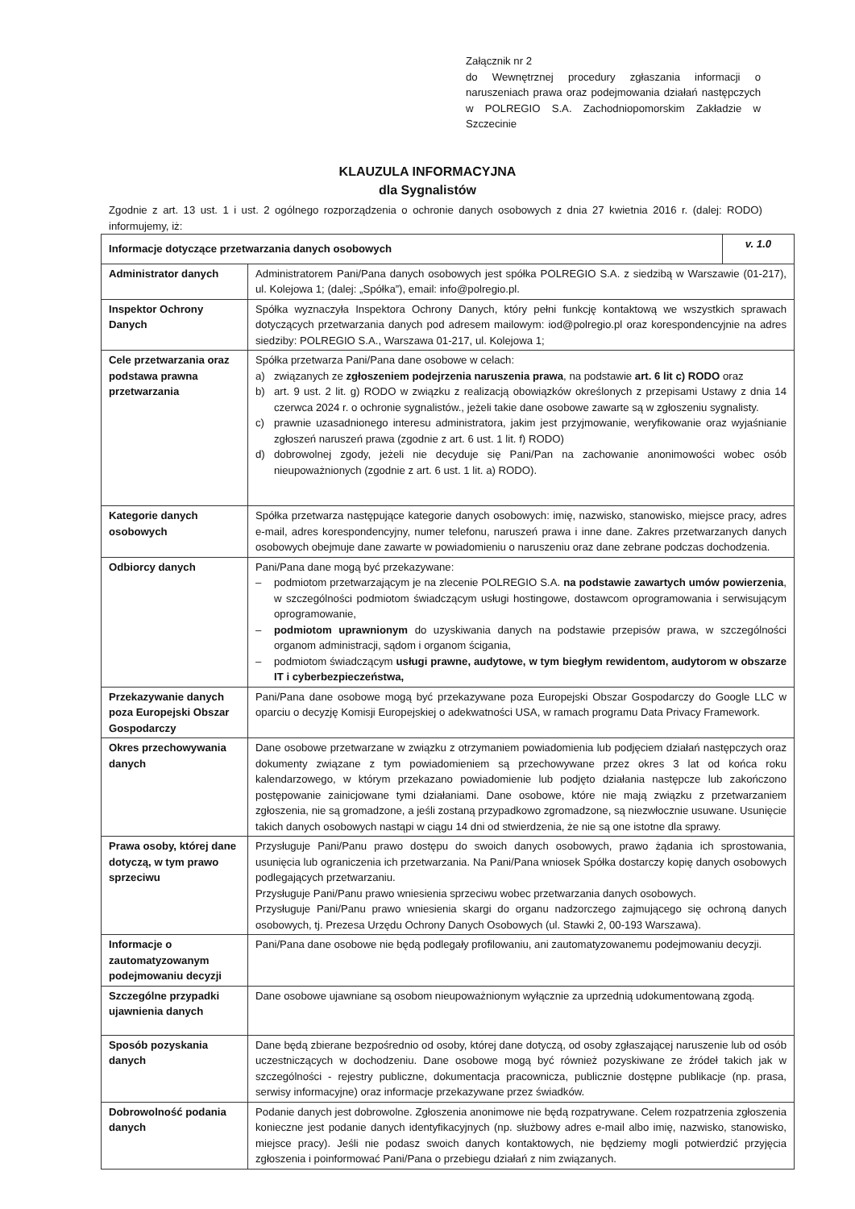Załącznik nr 2
do Wewnętrznej procedury zgłaszania informacji o naruszeniach prawa oraz podejmowania działań następczych w POLREGIO S.A. Zachodniopomorskim Zakładzie w Szczecinie
KLAUZULA INFORMACYJNA
dla Sygnalistów
Zgodnie z art. 13 ust. 1 i ust. 2 ogólnego rozporządzenia o ochronie danych osobowych z dnia 27 kwietnia 2016 r. (dalej: RODO) informujemy, iż:
| Informacje dotyczące przetwarzania danych osobowych | | v. 1.0 |
| Administrator danych | Administratorem Pani/Pana danych osobowych jest spółka POLREGIO S.A. z siedzibą w Warszawie (01-217), ul. Kolejowa 1; (dalej: „Spółka”), email: info@polregio.pl . | |
| Inspektor Ochrony Danych | Spółka wyznaczyła Inspektora Ochrony Danych, który pełni funkcję kontaktową we wszystkich sprawach dotyczących przetwarzania danych pod adresem mailowym: iod@polregio.pl oraz korespondencyjnie na adres siedziby: POLREGIO S.A., Warszawa 01-217, ul. Kolejowa 1; | |
| Cele przetwarzania oraz podstawa prawna przetwarzania | Spółka przetwarza Pani/Pana dane osobowe w celach: a) związanych ze zgłoszeniem podejrzenia naruszenia prawa , na podstawie art. 6 lit c) RODO oraz b) art. 9 ust. 2 lit. g) RODO w związku z realizacją obowiązków określonych z przepisami Ustawy z dnia 14 czerwca 2024 r. o ochronie sygnalistów., jeżeli takie dane osobowe zawarte są w zgłoszeniu sygnalisty. c) prawnie uzasadnionego interesu administratora, jakim jest przyjmowanie, weryfikowanie oraz wyjaśnianie zgłoszeń naruszeń prawa (zgodnie z art. 6 ust. 1 lit. f) RODO) d) dobrowolnej zgody, jeżeli nie decyduje się Pani/Pan na zachowanie anonimowości wobec osób nieupoważnionych (zgodnie z art. 6 ust. 1 lit. a) RODO). | |
| Kategorie danych osobowych | Spółka przetwarza następujące kategorie danych osobowych: imię, nazwisko, stanowisko, miejsce pracy, adres e-mail, adres korespondencyjny, numer telefonu, naruszeń prawa i inne dane. Zakres przetwarzanych danych osobowych obejmuje dane zawarte w powiadomieniu o naruszeniu oraz dane zebrane podczas dochodzenia. | |
| Odbiorcy danych | Pani/Pana dane mogą być przekazywane: – podmiotom przetwarzającym je na zlecenie POLREGIO S.A. na podstawie zawartych umów powierzenia , w szczególności podmiotom świadczącym usługi hostingowe, dostawcom oprogramowania i serwisującym oprogramowanie, – podmiotom uprawnionym do uzyskiwania danych na podstawie przepisów prawa, w szczególności organom administracji, sądom i organom ścigania, – podmiotom świadczącym usługi prawne, audytowe, w tym biegłym rewidentom, audytorom w obszarze IT i cyberbezpieczeństwa, | |
| Przekazywanie danych poza Europejski Obszar Gospodarczy | Pani/Pana dane osobowe mogą być przekazywane poza Europejski Obszar Gospodarczy do Google LLC w oparciu o decyzję Komisji Europejskiej o adekwatności USA, w ramach programu Data Privacy Framework. | |
| Okres przechowywania danych | Dane osobowe przetwarzane w związku z otrzymaniem powiadomienia lub podjęciem działań następczych oraz dokumenty związane z tym powiadomieniem są przechowywane przez okres 3 lat od końca roku kalendarzowego, w którym przekazano powiadomienie lub podjęto działania następcze lub zakończono postępowanie zainicjowane tymi działaniami. Dane osobowe, które nie mają związku z przetwarzaniem zgłoszenia, nie są gromadzone, a jeśli zostaną przypadkowo zgromadzone, są niezwłocznie usuwane. Usunięcie takich danych osobowych nastąpi w ciągu 14 dni od stwierdzenia, że nie są one istotne dla sprawy. | |
| Prawa osoby, której dane dotyczą, w tym prawo sprzeciwu | Przysługuje Pani/Panu prawo dostępu do swoich danych osobowych, prawo żądania ich sprostowania, usunięcia lub ograniczenia ich przetwarzania. Na Pani/Pana wniosek Spółka dostarczy kopię danych osobowych podlegających przetwarzaniu. Przysługuje Pani/Panu prawo wniesienia sprzeciwu wobec przetwarzania danych osobowych. Przysługuje Pani/Panu prawo wniesienia skargi do organu nadzorczego zajmującego się ochroną danych osobowych, tj. Prezesa Urzędu Ochrony Danych Osobowych (ul. Stawki 2, 00-193 Warszawa). | |
| Informacje o zautomatyzowanym podejmowaniu decyzji | Pani/Pana dane osobowe nie będą podlegały profilowaniu, ani zautomatyzowanemu podejmowaniu decyzji. | |
| Szczególne przypadki ujawnienia danych | Dane osobowe ujawniane są osobom nieupoważnionym wyłącznie za uprzednią udokumentowaną zgodą. | |
| Sposób pozyskania danych | Dane będą zbierane bezpośrednio od osoby, której dane dotyczą, od osoby zgłaszającej naruszenie lub od osób uczestniczących w dochodzeniu. Dane osobowe mogą być również pozyskiwane ze źródeł takich jak w szczególności - rejestry publiczne, dokumentacja pracownicza, publicznie dostępne publikacje (np. prasa, serwisy informacyjne) oraz informacje przekazywane przez świadków. | |
| Dobrowolność podania danych | Podanie danych jest dobrowolne. Zgłoszenia anonimowe nie będą rozpatrywane. Celem rozpatrzenia zgłoszenia konieczne jest podanie danych identyfikacyjnych (np. służbowy adres e-mail albo imię, nazwisko, stanowisko, miejsce pracy). Jeśli nie podasz swoich danych kontaktowych, nie będziemy mogli potwierdzić przyjęcia zgłoszenia i poinformować Pani/Pana o przebiegu działań z nim związanych. | |